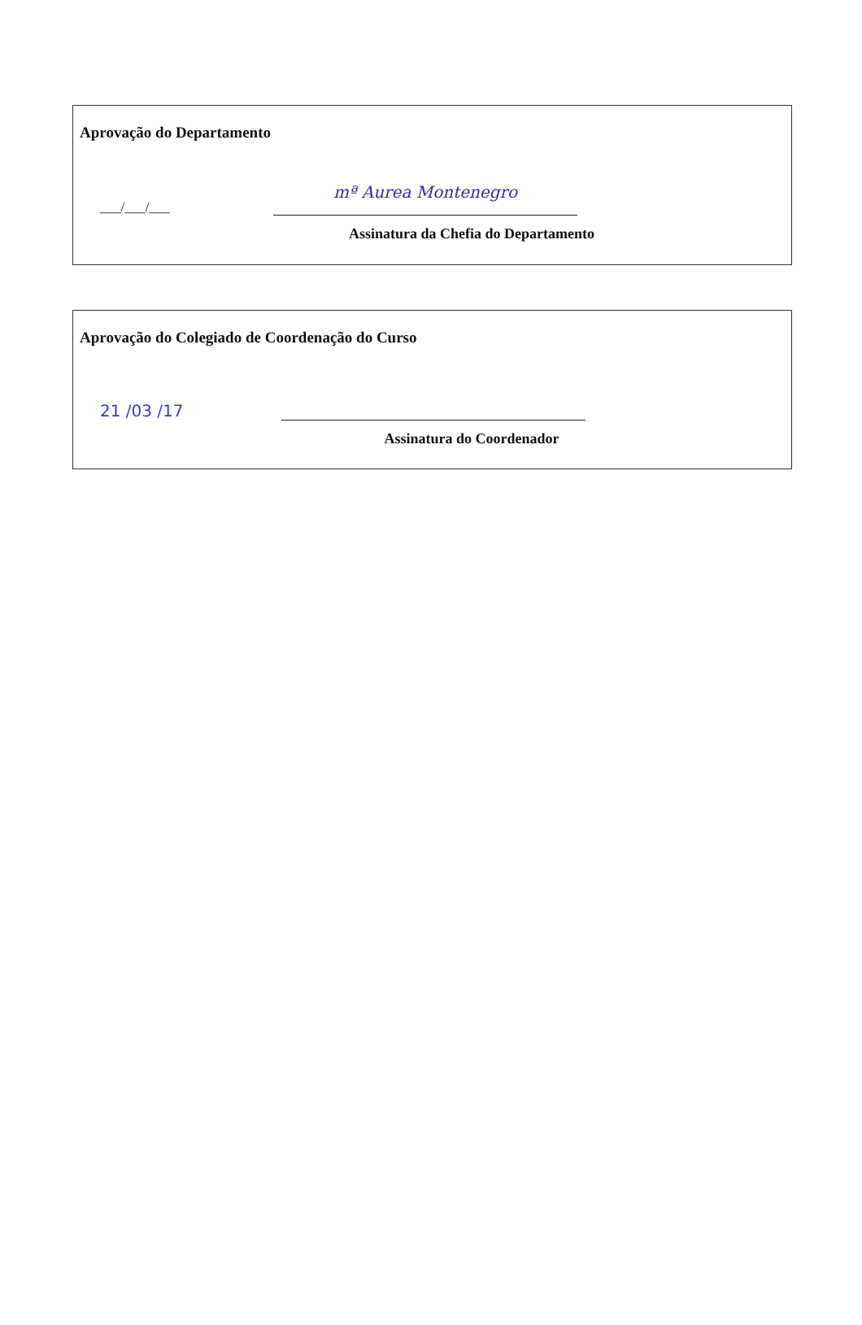Aprovação do Departamento
___/___/___
mª Aurea Montenegro
Assinatura da Chefia do Departamento
Aprovação do Colegiado de Coordenação do Curso
21 /03 /17
Assinatura do Coordenador